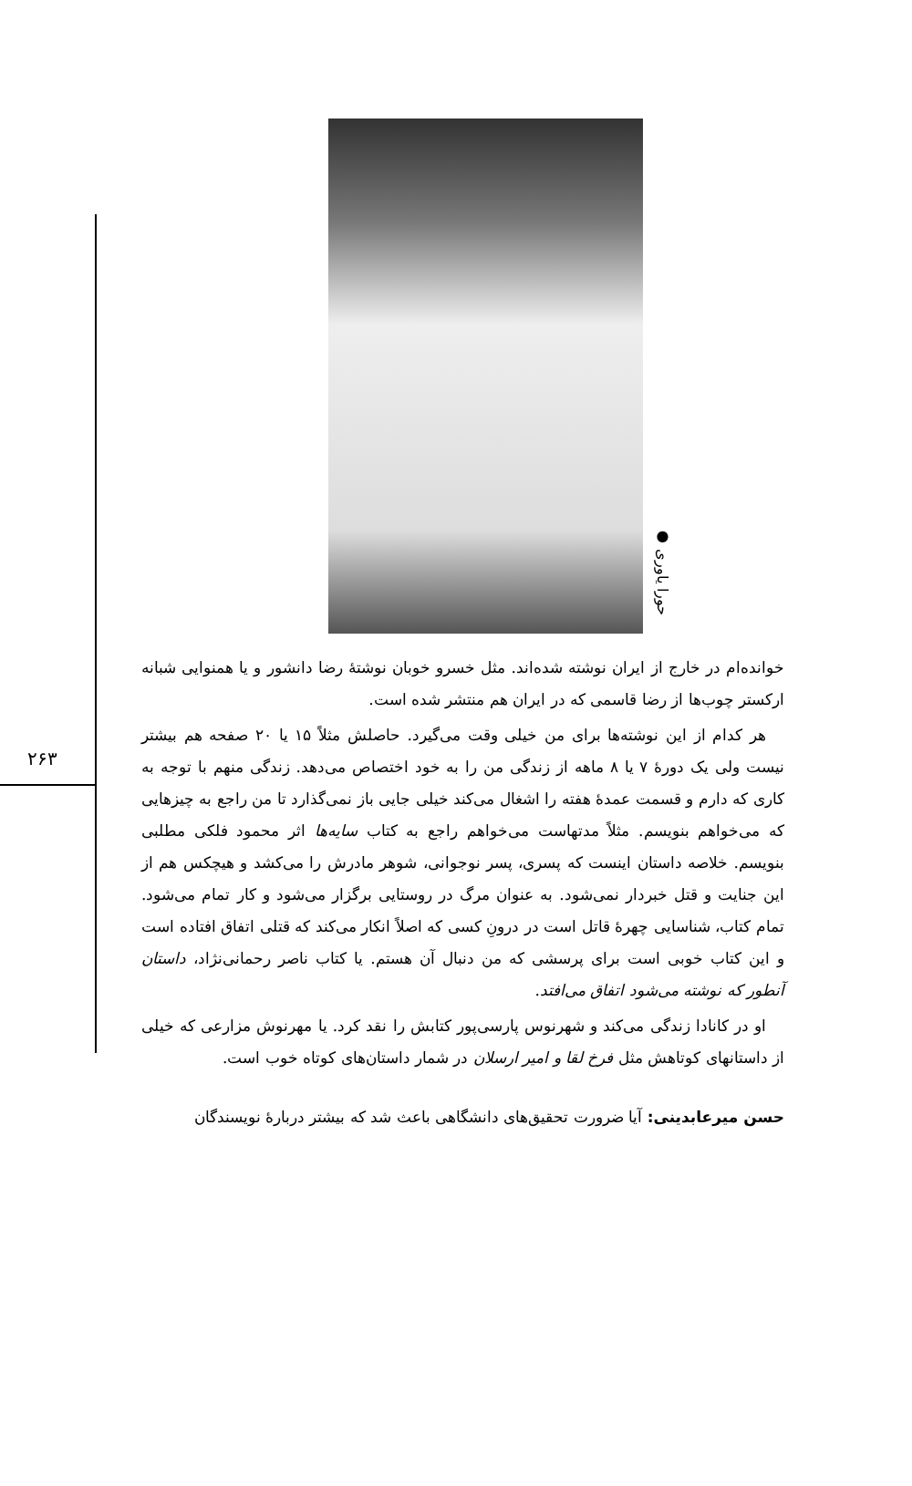۲۶۳
● حورا یاوری
خوانده‌ام در خارج از ایران نوشته شده‌اند. مثل خسرو خوبان نوشتهٔ رضا دانشور و یا همنوایی شبانه ارکستر چوب‌ها از رضا قاسمی که در ایران هم منتشر شده است.
هر کدام از این نوشته‌ها برای من خیلی وقت می‌گیرد. حاصلش مثلاً ۱۵ یا ۲۰ صفحه هم بیشتر نیست ولی یک دورهٔ ۷ یا ۸ ماهه از زندگی من را به خود اختصاص می‌دهد. زندگی منهم با توجه به کاری که دارم و قسمت عمدهٔ هفته را اشغال می‌کند خیلی جایی باز نمی‌گذارد تا من راجع به چیزهایی که می‌خواهم بنویسم. مثلاً مدتهاست می‌خواهم راجع به کتاب سایه‌ها اثر محمود فلکی مطلبی بنویسم. خلاصه داستان اینست که پسری، پسر نوجوانی، شوهر مادرش را می‌کشد و هیچکس هم از این جنایت و قتل خبردار نمی‌شود. به عنوان مرگ در روستایی برگزار می‌شود و کار تمام می‌شود. تمام کتاب، شناسایی چهرهٔ قاتل است در درونِ کسی که اصلاً انکار می‌کند که قتلی اتفاق افتاده است و این کتاب خوبی است برای پرسشی که من دنبال آن هستم. یا کتاب ناصر رحمانی‌نژاد، داستان آنطور که نوشته می‌شود اتفاق می‌افتد.
او در کانادا زندگی می‌کند و شهرنوس پارسی‌پور کتابش را نقد کرد. یا مهرنوش مزارعی که خیلی از داستانهای کوتاهش مثل فرخ لقا و امیر ارسلان در شمار داستان‌های کوتاه خوب است.
حسن میرعابدینی: آیا ضرورت تحقیق‌های دانشگاهی باعث شد که بیشتر دربارهٔ نویسندگان